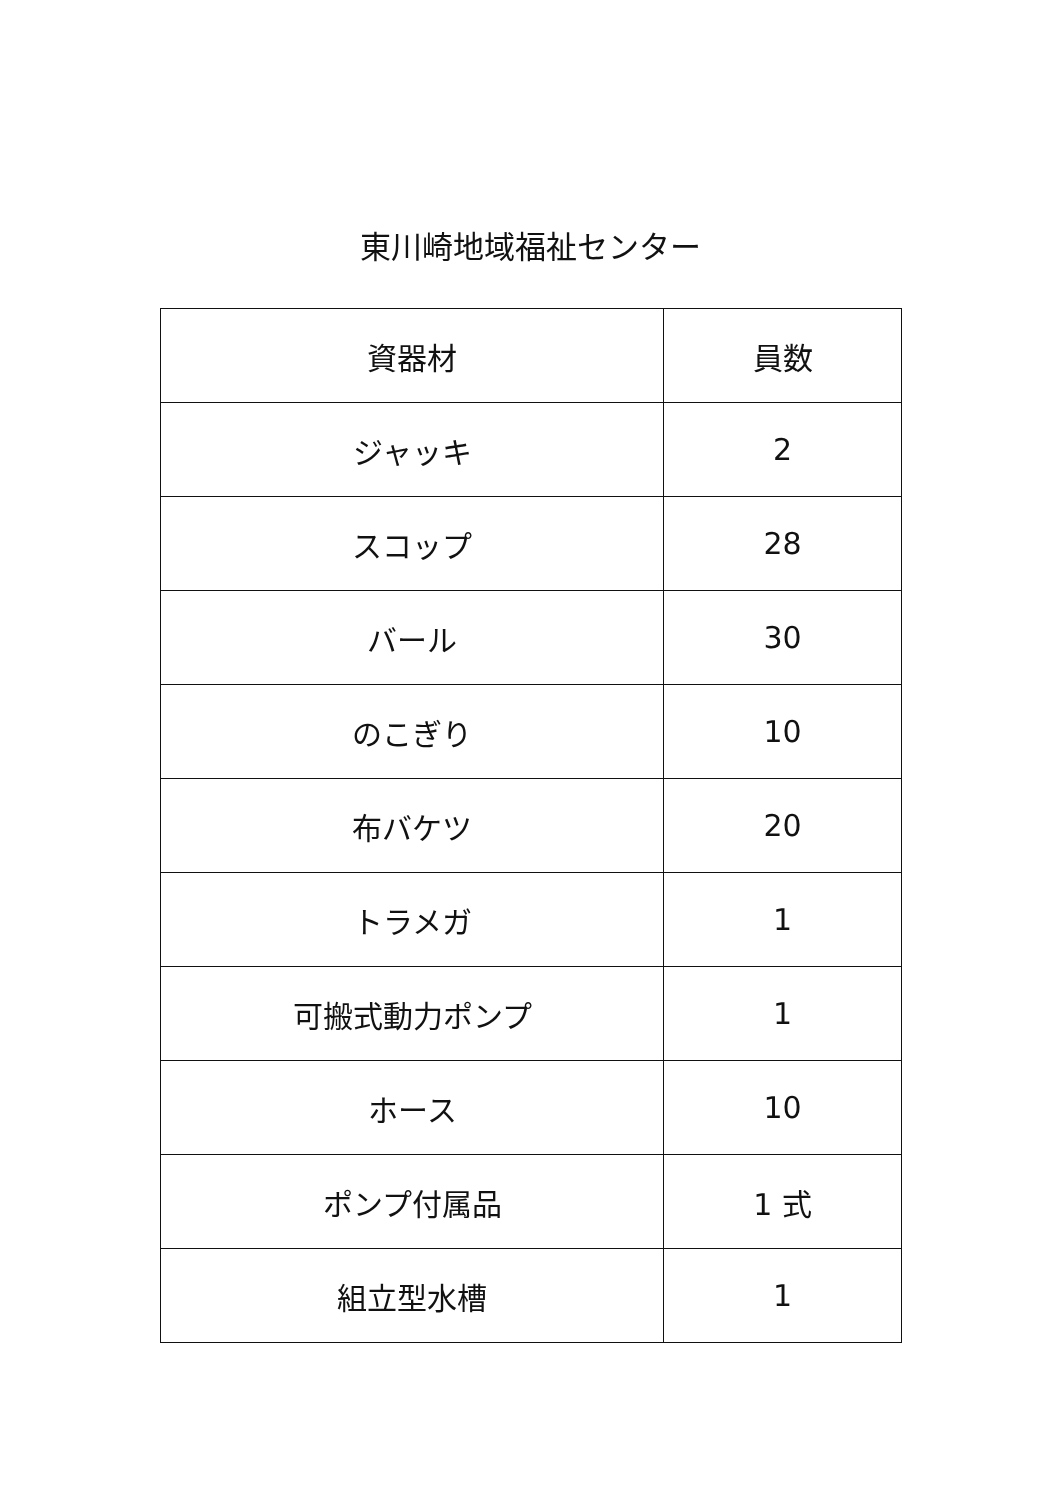東川崎地域福祉センター
| 資器材 | 員数 |
| --- | --- |
| ジャッキ | 2 |
| スコップ | 28 |
| バール | 30 |
| のこぎり | 10 |
| 布バケツ | 20 |
| トラメガ | 1 |
| 可搬式動力ポンプ | 1 |
| ホース | 10 |
| ポンプ付属品 | 1 式 |
| 組立型水槽 | 1 |